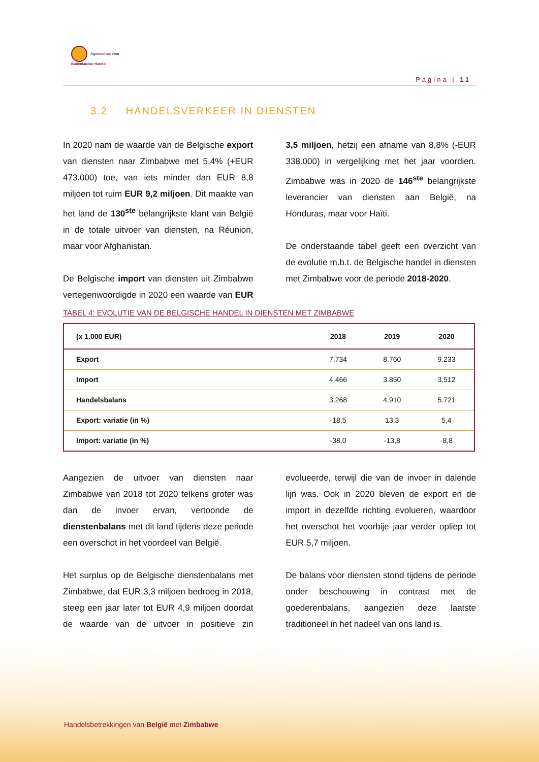Agentschap voor
Buitenlandse Handel
Pagina | 11
3.2 HANDELSVERKEER IN DIENSTEN
In 2020 nam de waarde van de Belgische export van diensten naar Zimbabwe met 5,4% (+EUR 473.000) toe, van iets minder dan EUR 8,8 miljoen tot ruim EUR 9,2 miljoen. Dit maakte van het land de 130<sup>ste</sup> belangrijkste klant van België in de totale uitvoer van diensten, na Réunion, maar voor Afghanistan.
De Belgische import van diensten uit Zimbabwe vertegenwoordigde in 2020 een waarde van EUR 3,5 miljoen, hetzij een afname van 8,8% (-EUR 338.000) in vergelijking met het jaar voordien. Zimbabwe was in 2020 de 146<sup>ste</sup> belangrijkste leverancier van diensten aan België, na Honduras, maar voor Haïti.
De onderstaande tabel geeft een overzicht van de evolutie m.b.t. de Belgische handel in diensten met Zimbabwe voor de periode 2018-2020.
TABEL 4: EVOLUTIE VAN DE BELGISCHE HANDEL IN DIENSTEN MET ZIMBABWE
| (x 1.000 EUR) | 2018 | 2019 | 2020 |
| --- | --- | --- | --- |
| Export | 7.734 | 8.760 | 9.233 |
| Import | 4.466 | 3.850 | 3.512 |
| Handelsbalans | 3.268 | 4.910 | 5.721 |
| Export: variatie (in %) | -18,5 | 13,3 | 5,4 |
| Import: variatie (in %) | -38,0 | -13,8 | -8,8 |
Aangezien de uitvoer van diensten naar Zimbabwe van 2018 tot 2020 telkens groter was dan de invoer ervan, vertoonde de dienstenbalans met dit land tijdens deze periode een overschot in het voordeel van België.
Het surplus op de Belgische dienstenbalans met Zimbabwe, dat EUR 3,3 miljoen bedroeg in 2018, steeg een jaar later tot EUR 4,9 miljoen doordat de waarde van de uitvoer in positieve zin evolueerde, terwijl die van de invoer in dalende lijn was. Ook in 2020 bleven de export en de import in dezelfde richting evolueren, waardoor het overschot het voorbije jaar verder opliep tot EUR 5,7 miljoen.
De balans voor diensten stond tijdens de periode onder beschouwing in contrast met de goederenbalans, aangezien deze laatste traditioneel in het nadeel van ons land is.
Handelsbetrekkingen van België met Zimbabwe